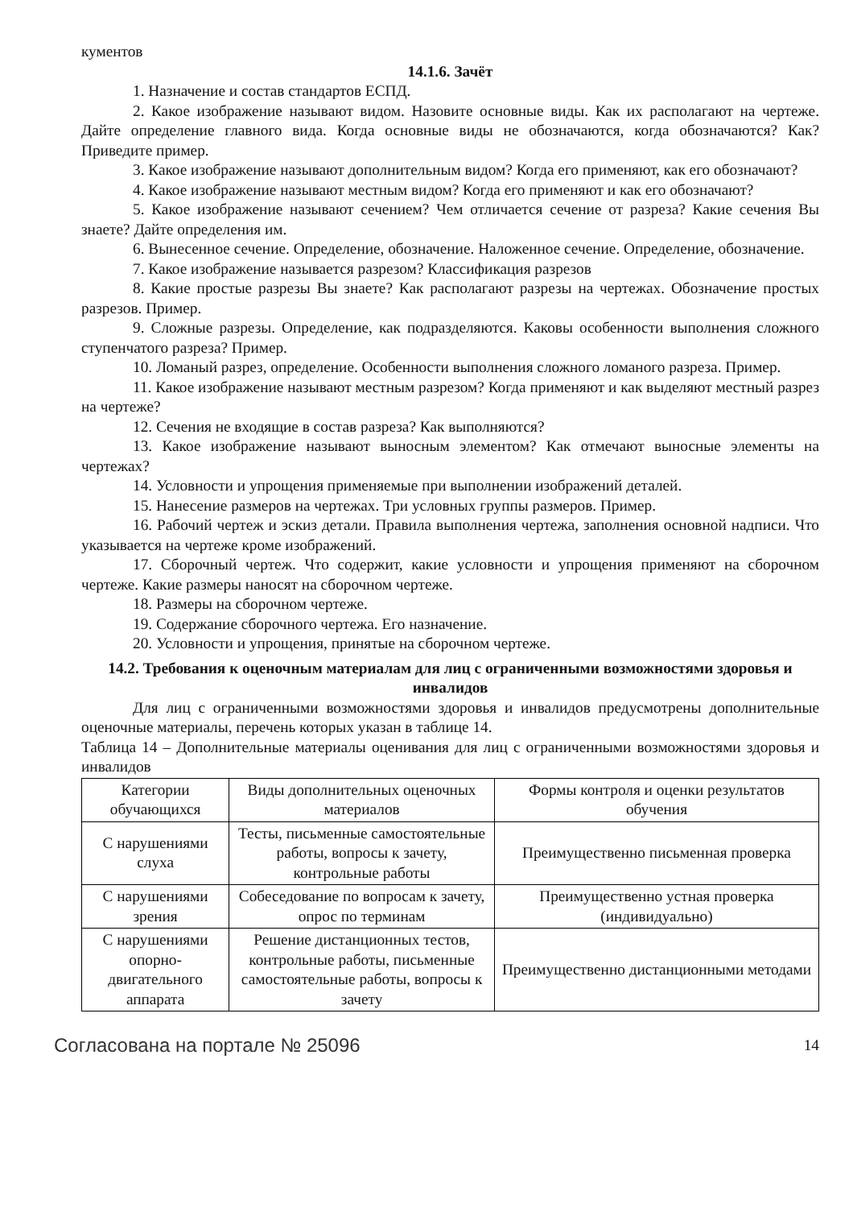кументов
14.1.6. Зачёт
1. Назначение и состав стандартов ЕСПД.
2. Какое изображение называют видом. Назовите основные виды. Как их располагают на чертеже. Дайте определение главного вида. Когда основные виды не обозначаются, когда обозначаются? Как? Приведите пример.
3. Какое изображение называют дополнительным видом? Когда его применяют, как его обозначают?
4. Какое изображение называют местным видом? Когда его применяют и как его обозначают?
5. Какое изображение называют сечением? Чем отличается сечение от разреза? Какие сечения Вы знаете? Дайте определения им.
6. Вынесенное сечение. Определение, обозначение. Наложенное сечение. Определение, обозначение.
7. Какое изображение называется разрезом? Классификация разрезов
8. Какие простые разрезы Вы знаете? Как располагают разрезы на чертежах. Обозначение простых разрезов. Пример.
9. Сложные разрезы. Определение, как подразделяются. Каковы особенности выполнения сложного ступенчатого разреза? Пример.
10. Ломаный разрез, определение. Особенности выполнения сложного ломаного разреза. Пример.
11. Какое изображение называют местным разрезом? Когда применяют и как выделяют местный разрез на чертеже?
12. Сечения не входящие в состав разреза? Как выполняются?
13. Какое изображение называют выносным элементом? Как отмечают выносные элементы на чертежах?
14. Условности и упрощения применяемые при выполнении изображений деталей.
15. Нанесение размеров на чертежах. Три условных группы размеров. Пример.
16. Рабочий чертеж и эскиз детали. Правила выполнения чертежа, заполнения основной надписи. Что указывается на чертеже кроме изображений.
17. Сборочный чертеж. Что содержит, какие условности и упрощения применяют на сборочном чертеже. Какие размеры наносят на сборочном чертеже.
18. Размеры на сборочном чертеже.
19. Содержание сборочного чертежа. Его назначение.
20. Условности и упрощения, принятые на сборочном чертеже.
14.2. Требования к оценочным материалам для лиц с ограниченными возможностями здоровья и инвалидов
Для лиц с ограниченными возможностями здоровья и инвалидов предусмотрены дополнительные оценочные материалы, перечень которых указан в таблице 14.
Таблица 14 – Дополнительные материалы оценивания для лиц с ограниченными возможностями здоровья и инвалидов
| Категории обучающихся | Виды дополнительных оценочных материалов | Формы контроля и оценки результатов обучения |
| С нарушениями слуха | Тесты, письменные самостоятельные работы, вопросы к зачету, контрольные работы | Преимущественно письменная проверка |
| С нарушениями зрения | Собеседование по вопросам к зачету, опрос по терминам | Преимущественно устная проверка (индивидуально) |
| С нарушениями опорно-двигательного аппарата | Решение дистанционных тестов, контрольные работы, письменные самостоятельные работы, вопросы к зачету | Преимущественно дистанционными методами |
Согласована на портале № 25096 14